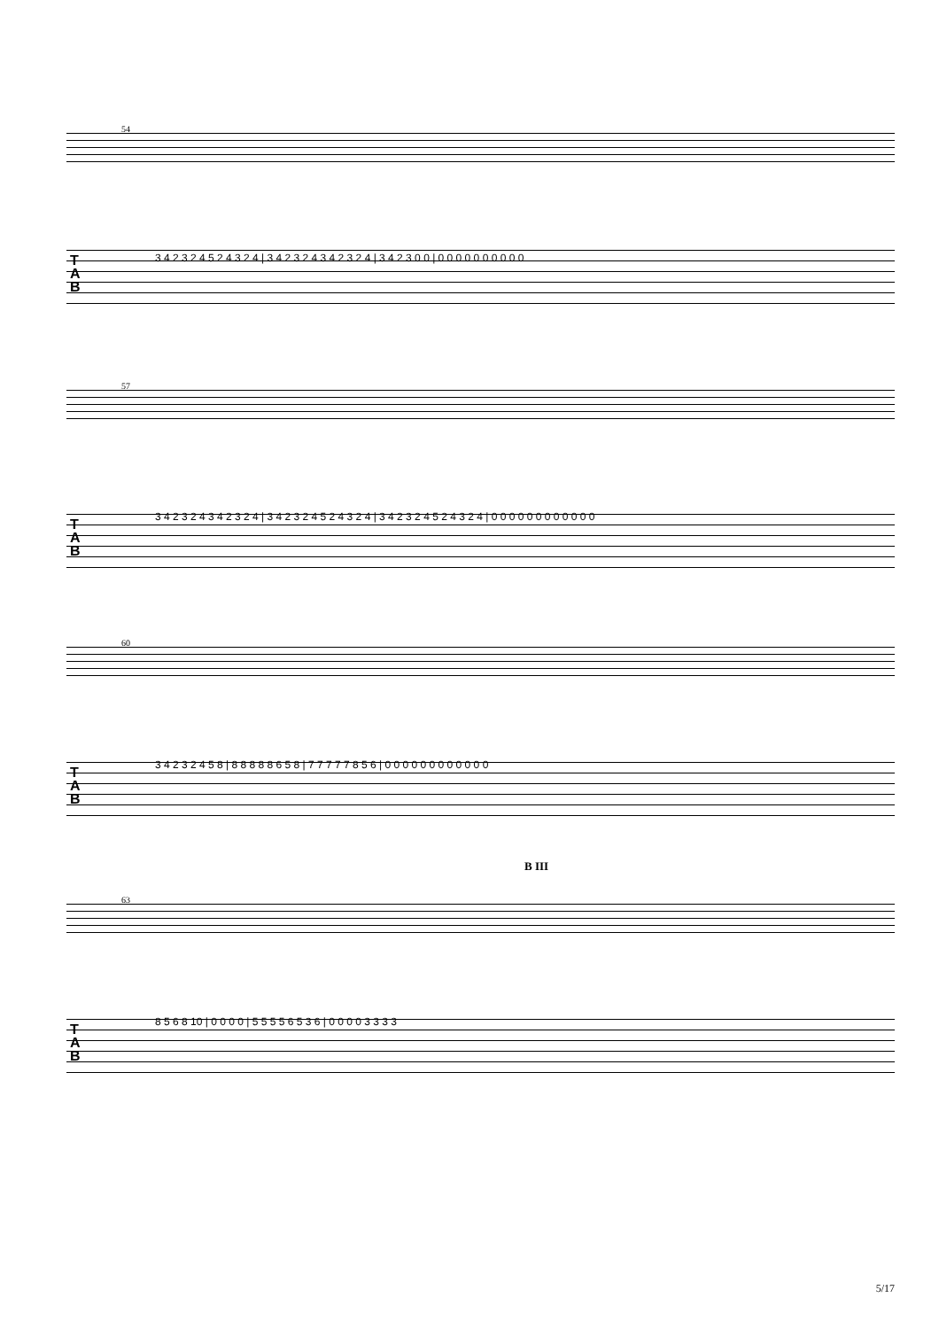54
T
A
B
3 4 2 3 2 4 5 2 4 3 2 4 | 3 4 2 3 2 4 3 4 2 3 2 4 | 3 4 2 3 0 0 | 0 0 0 0 0 0 0 0 0 0
57
T
A
B
3 4 2 3 2 4 3 4 2 3 2 4 | 3 4 2 3 2 4 5 2 4 3 2 4 | 3 4 2 3 2 4 5 2 4 3 2 4 | 0 0 0 0 0 0 0 0 0 0 0 0
60
T
A
B
3 4 2 3 2 4 5 8 | 8 8 8 8 8 6 5 8 | 7 7 7 7 7 8 5 6 | 0 0 0 0 0 0 0 0 0 0 0 0
63
B III
T
A
B
8 5 6 8 10 | 0 0 0 0 | 5 5 5 5 6 5 3 6 | 0 0 0 0 3 3 3 3
5/17